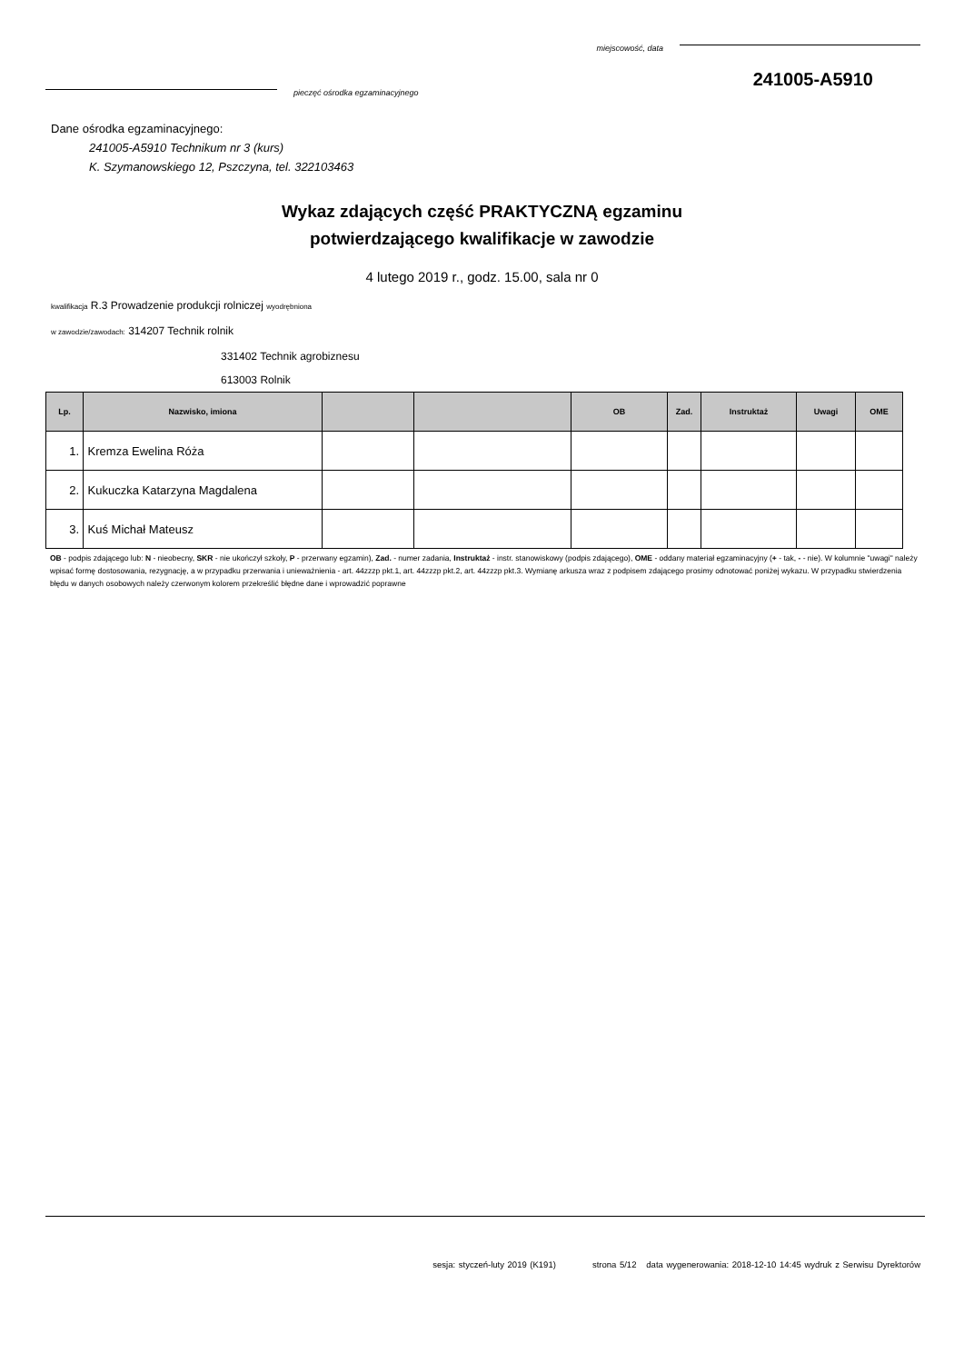miejscowość, data
241005-A5910
pieczęć ośrodka egzaminacyjnego
Dane ośrodka egzaminacyjnego:
241005-A5910 Technikum nr 3 (kurs)
K. Szymanowskiego 12, Pszczyna, tel. 322103463
Wykaz zdających część PRAKTYCZNĄ egzaminu
potwierdzającego kwalifikacje w zawodzie
4 lutego 2019 r., godz. 15.00, sala nr 0
kwalifikacja R.3 Prowadzenie produkcji rolniczej wyodrębniona
w zawodzie/zawodach: 314207 Technik rolnik
331402 Technik agrobiznesu
613003 Rolnik
| Lp. | Nazwisko, imiona | | | OB | Zad. | Instruktaż | Uwagi | OME |
| --- | --- | --- | --- | --- | --- | --- | --- | --- |
| 1. | Kremza Ewelina Róża | | | | | | | |
| 2. | Kukuczka Katarzyna Magdalena | | | | | | | |
| 3. | Kuś Michał Mateusz | | | | | | | |
OB - podpis zdającego lub: N - nieobecny, SKR - nie ukończył szkoły, P - przerwany egzamin), Zad. - numer zadania, Instruktaż - instr. stanowiskowy (podpis zdającego), OME - oddany materiał egzaminacyjny (+ - tak, - - nie). W kolumnie "uwagi" należy wpisać formę dostosowania, rezygnację, a w przypadku przerwania i unieważnienia - art. 44zzzp pkt.1, art. 44zzzp pkt.2, art. 44zzzp pkt.3. Wymianę arkusza wraz z podpisem zdającego prosimy odnotować poniżej wykazu. W przypadku stwierdzenia błędu w danych osobowych należy czerwonym kolorem przekreślić błędne dane i wprowadzić poprawne
sesja: styczeń-luty 2019 (K191) strona 5/12 data wygenerowania: 2018-12-10 14:45 wydruk z Serwisu Dyrektorów